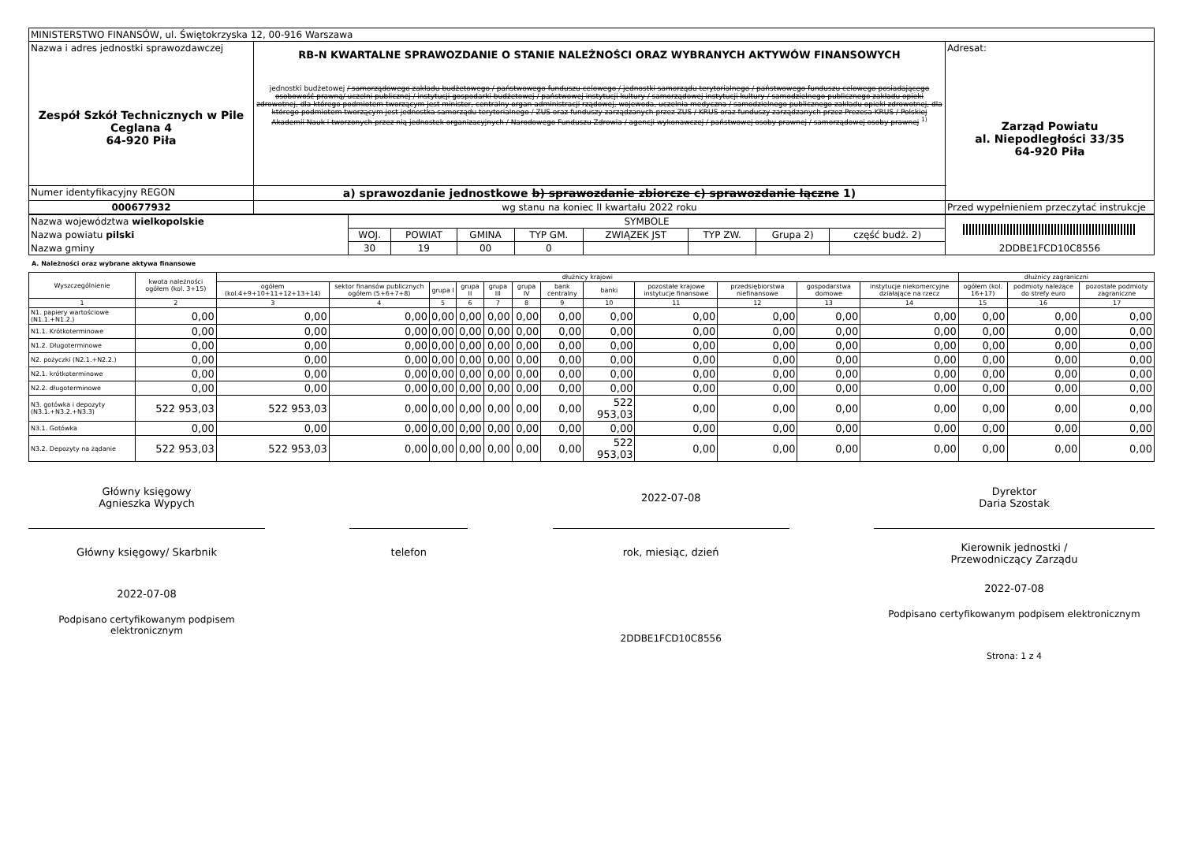| MINISTERSTWO FINANSÓW, ul. Świętokrzyska 12, 00-916 Warszawa | | |
| Nazwa i adres jednostki sprawozdawczej Zespół Szkół Technicznych w Pile Ceglana 4 64-920 Piła | RB-N KWARTALNE SPRAWOZDANIE O STANIE NALEŻNOŚCI ORAZ WYBRANYCH AKTYWÓW FINANSOWYCH jednostki budżetowej / samorządowego zakładu budżetowego / państwowego funduszu celowego / jednostki samorządu terytorialnego / państwowego funduszu celowego posiadającego osobowość prawną/ uczelni publicznej / instytucji gospodarki budżetowej / państwowej instytucji kultury / samorządowej instytucji kultury / samodzielnego publicznego zakładu opieki zdrowotnej, dla którego podmiotem tworzącym jest minister, centralny organ administracji rządowej, wojewoda, uczelnia medyczna / samodzielnego publicznego zakładu opieki zdrowotnej, dla którego podmiotem tworzącym jest jednostka samorządu terytorialnego / ZUS oraz funduszy zarządzanych przez ZUS / KRUS oraz funduszy zarządzanych przez Prezesa KRUS / Polskiej Akademii Nauk i tworzonych przez nią jednostek organizacyjnych / Narodowego Funduszu Zdrowia / agencji wykonawczej / państwowej osoby prawnej / samorządowej osoby prawnej <sup>1)</sup> | Adresat: Zarząd Powiatu al. Niepodległości 33/35 64-920 Piła |
| Numer identyfikacyjny REGON | a) sprawozdanie jednostkowe b) sprawozdanie zbiorcze c) sprawozdanie łączne 1) | |
| 000677932 | wg stanu na koniec II kwartału 2022 roku | Przed wypełnieniem przeczytać instrukcje |
| Nazwa województwa wielkopolskie | SYMBOLE | | | | | | | | 2DDBE1FCD10C8556 |
| Nazwa powiatu pilski | WOJ. | POWIAT | GMINA | TYP GM. | ZWIĄZEK JST | TYP ZW. | Grupa 2) | część budż. 2) | |
| Nazwa gminy | 30 | 19 | 00 | 0 | | | | | |
A. Należności oraz wybrane aktywa finansowe
| Wyszczególnienie | kwota należności ogółem (kol. 3+15) | dłużnicy krajowi | | | | | | | | | | | | dłużnicy zagraniczni | | |
| --- | --- | --- | --- | --- | --- | --- | --- | --- | --- | --- | --- | --- | --- | --- | --- | --- |
| | | ogółem (kol.4+9+10+11+12+13+14) | sektor finansów publicznych ogółem (5+6+7+8) | grupa I | grupa II | grupa III | grupa IV | bank centralny | banki | pozostałe krajowe instytucje finansowe | przedsiębiorstwa niefinansowe | gospodarstwa domowe | instytucje niekomercyjne działające na rzecz | ogółem (kol. 16+17) | podmioty należące do strefy euro | pozostałe podmioty zagraniczne |
| 1 | 2 | 3 | 4 | 5 | 6 | 7 | 8 | 9 | 10 | 11 | 12 | 13 | 14 | 15 | 16 | 17 |
| N1. papiery wartościowe (N1.1.+N1.2.) | 0,00 | 0,00 | 0,00 | 0,00 | 0,00 | 0,00 | 0,00 | 0,00 | 0,00 | 0,00 | 0,00 | 0,00 | 0,00 | 0,00 | 0,00 | 0,00 |
| N1.1. Krótkoterminowe | 0,00 | 0,00 | 0,00 | 0,00 | 0,00 | 0,00 | 0,00 | 0,00 | 0,00 | 0,00 | 0,00 | 0,00 | 0,00 | 0,00 | 0,00 | 0,00 |
| N1.2. Długoterminowe | 0,00 | 0,00 | 0,00 | 0,00 | 0,00 | 0,00 | 0,00 | 0,00 | 0,00 | 0,00 | 0,00 | 0,00 | 0,00 | 0,00 | 0,00 | 0,00 |
| N2. pożyczki (N2.1.+N2.2.) | 0,00 | 0,00 | 0,00 | 0,00 | 0,00 | 0,00 | 0,00 | 0,00 | 0,00 | 0,00 | 0,00 | 0,00 | 0,00 | 0,00 | 0,00 | 0,00 |
| N2.1. krótkoterminowe | 0,00 | 0,00 | 0,00 | 0,00 | 0,00 | 0,00 | 0,00 | 0,00 | 0,00 | 0,00 | 0,00 | 0,00 | 0,00 | 0,00 | 0,00 | 0,00 |
| N2.2. długoterminowe | 0,00 | 0,00 | 0,00 | 0,00 | 0,00 | 0,00 | 0,00 | 0,00 | 0,00 | 0,00 | 0,00 | 0,00 | 0,00 | 0,00 | 0,00 | 0,00 |
| N3. gotówka i depozyty (N3.1.+N3.2.+N3.3) | 522 953,03 | 522 953,03 | 0,00 | 0,00 | 0,00 | 0,00 | 0,00 | 0,00 | 522 953,03 | 0,00 | 0,00 | 0,00 | 0,00 | 0,00 | 0,00 | 0,00 |
| N3.1. Gotówka | 0,00 | 0,00 | 0,00 | 0,00 | 0,00 | 0,00 | 0,00 | 0,00 | 0,00 | 0,00 | 0,00 | 0,00 | 0,00 | 0,00 | 0,00 | 0,00 |
| N3.2. Depozyty na żądanie | 522 953,03 | 522 953,03 | 0,00 | 0,00 | 0,00 | 0,00 | 0,00 | 0,00 | 522 953,03 | 0,00 | 0,00 | 0,00 | 0,00 | 0,00 | 0,00 | 0,00 |
Główny księgowy
Agnieszka Wypych
Główny księgowy/ Skarbnik
2022-07-08
Podpisano certyfikowanym podpisem elektronicznym
telefon
2022-07-08
rok, miesiąc, dzień
2DDBE1FCD10C8556
Dyrektor
Daria Szostak
Kierownik jednostki /
Przewodniczący Zarządu
2022-07-08
Podpisano certyfikowanym podpisem elektronicznym
Strona: 1 z 4